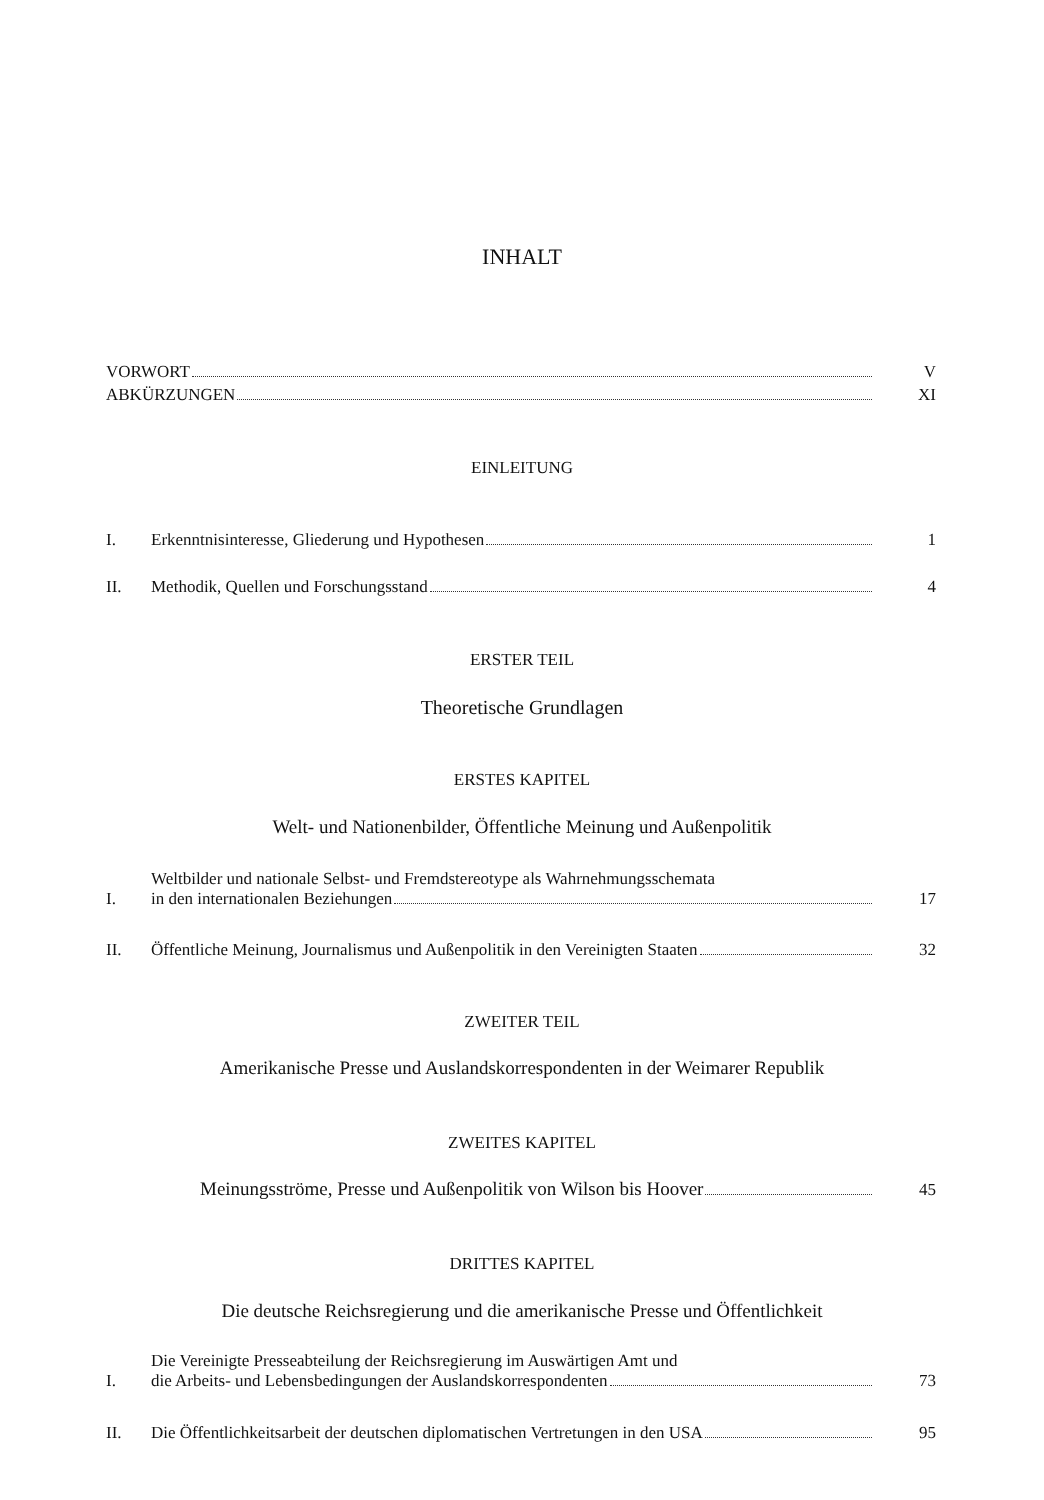INHALT
VORWORT
V
ABKÜRZUNGEN
XI
EINLEITUNG
I.
Erkenntnisinteresse, Gliederung und Hypothesen
1
II.
Methodik, Quellen und Forschungsstand
4
ERSTER TEIL
Theoretische Grundlagen
ERSTES KAPITEL
Welt- und Nationenbilder, Öffentliche Meinung und Außenpolitik
I.
Weltbilder und nationale Selbst- und Fremdstereotype als Wahrnehmungsschemata
in den internationalen Beziehungen
17
II.
Öffentliche Meinung, Journalismus und Außenpolitik in den Vereinigten Staaten
32
ZWEITER TEIL
Amerikanische Presse und Auslandskorrespondenten in der Weimarer Republik
ZWEITES KAPITEL
Meinungsströme, Presse und Außenpolitik von Wilson bis Hoover
45
DRITTES KAPITEL
Die deutsche Reichsregierung und die amerikanische Presse und Öffentlichkeit
I.
Die Vereinigte Presseabteilung der Reichsregierung im Auswärtigen Amt und
die Arbeits- und Lebensbedingungen der Auslandskorrespondenten
73
II.
Die Öffentlichkeitsarbeit der deutschen diplomatischen Vertretungen in den USA
95